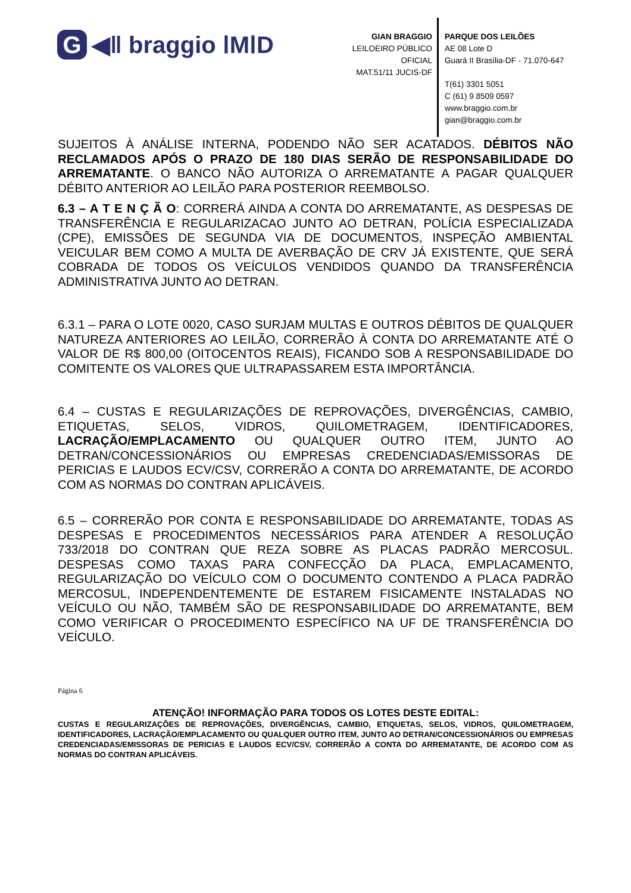G ◀ǁ braggio ⅠMⅠD
GIAN BRAGGIO
LEILOEIRO PÚBLICO OFICIAL
MAT.51/11 JUCIS-DF
PARQUE DOS LEILÕES
AE 08 Lote D
Guará II Brasília-DF - 71.070-647
T(61) 3301 5051
C (61) 9 8509 0597
www.braggio.com.br
gian@braggio.com.br
SUJEITOS À ANÁLISE INTERNA, PODENDO NÃO SER ACATADOS. DÉBITOS NÃO RECLAMADOS APÓS O PRAZO DE 180 DIAS SERÃO DE RESPONSABILIDADE DO ARREMATANTE. O BANCO NÃO AUTORIZA O ARREMATANTE A PAGAR QUALQUER DÉBITO ANTERIOR AO LEILÃO PARA POSTERIOR REEMBOLSO.
6.3 – A T E N Ç Ã O: CORRERÁ AINDA A CONTA DO ARREMATANTE, AS DESPESAS DE TRANSFERÊNCIA E REGULARIZACAO JUNTO AO DETRAN, POLÍCIA ESPECIALIZADA (CPE), EMISSÕES DE SEGUNDA VIA DE DOCUMENTOS, INSPEÇÃO AMBIENTAL VEICULAR BEM COMO A MULTA DE AVERBAÇÃO DE CRV JÁ EXISTENTE, QUE SERÁ COBRADA DE TODOS OS VEÍCULOS VENDIDOS QUANDO DA TRANSFERÊNCIA ADMINISTRATIVA JUNTO AO DETRAN.
6.3.1 – PARA O LOTE 0020, CASO SURJAM MULTAS E OUTROS DÉBITOS DE QUALQUER NATUREZA ANTERIORES AO LEILÃO, CORRERÃO À CONTA DO ARREMATANTE ATÉ O VALOR DE R$ 800,00 (OITOCENTOS REAIS), FICANDO SOB A RESPONSABILIDADE DO COMITENTE OS VALORES QUE ULTRAPASSAREM ESTA IMPORTÂNCIA.
6.4 – CUSTAS E REGULARIZAÇÕES DE REPROVAÇÕES, DIVERGÊNCIAS, CAMBIO, ETIQUETAS, SELOS, VIDROS, QUILOMETRAGEM, IDENTIFICADORES, LACRAÇÃO/EMPLACAMENTO OU QUALQUER OUTRO ITEM, JUNTO AO DETRAN/CONCESSIONÁRIOS OU EMPRESAS CREDENCIADAS/EMISSORAS DE PERICIAS E LAUDOS ECV/CSV, CORRERÃO A CONTA DO ARREMATANTE, DE ACORDO COM AS NORMAS DO CONTRAN APLICÁVEIS.
6.5 – CORRERÃO POR CONTA E RESPONSABILIDADE DO ARREMATANTE, TODAS AS DESPESAS E PROCEDIMENTOS NECESSÁRIOS PARA ATENDER A RESOLUÇÃO 733/2018 DO CONTRAN QUE REZA SOBRE AS PLACAS PADRÃO MERCOSUL. DESPESAS COMO TAXAS PARA CONFECÇÃO DA PLACA, EMPLACAMENTO, REGULARIZAÇÃO DO VEÍCULO COM O DOCUMENTO CONTENDO A PLACA PADRÃO MERCOSUL, INDEPENDENTEMENTE DE ESTAREM FISICAMENTE INSTALADAS NO VEÍCULO OU NÃO, TAMBÉM SÃO DE RESPONSABILIDADE DO ARREMATANTE, BEM COMO VERIFICAR O PROCEDIMENTO ESPECÍFICO NA UF DE TRANSFERÊNCIA DO VEÍCULO.
Página 6
ATENÇÃO! INFORMAÇÃO PARA TODOS OS LOTES DESTE EDITAL:
CUSTAS E REGULARIZAÇÕES DE REPROVAÇÕES, DIVERGÊNCIAS, CAMBIO, ETIQUETAS, SELOS, VIDROS, QUILOMETRAGEM, IDENTIFICADORES, LACRAÇÃO/EMPLACAMENTO OU QUALQUER OUTRO ITEM, JUNTO AO DETRAN/CONCESSIONÁRIOS OU EMPRESAS CREDENCIADAS/EMISSORAS DE PERICIAS E LAUDOS ECV/CSV, CORRERÃO A CONTA DO ARREMATANTE, DE ACORDO COM AS NORMAS DO CONTRAN APLICÁVEIS.